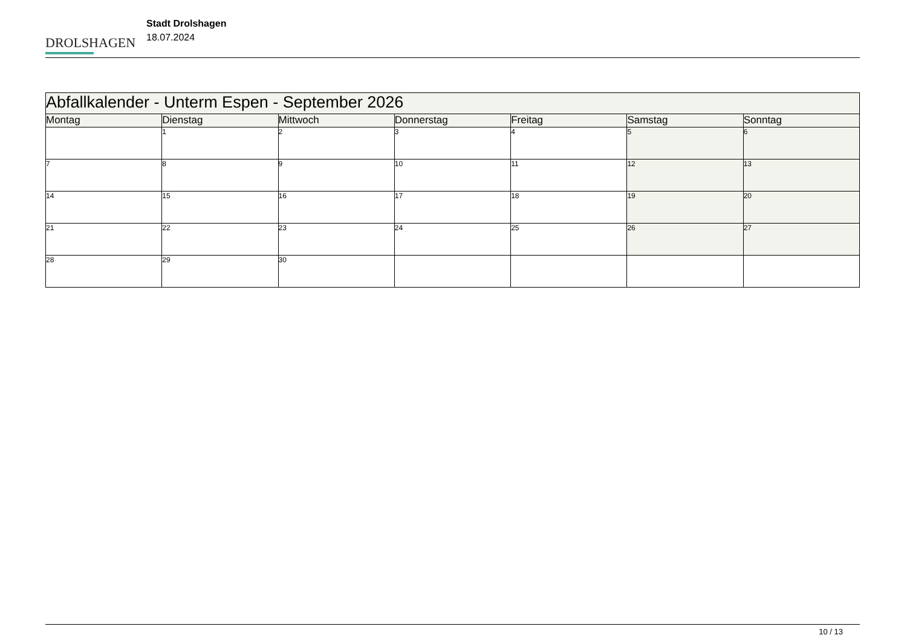DROLSHAGEN
Stadt Drolshagen
18.07.2024
| Abfallkalender - Unterm Espen - September 2026 | | | | | | |
| --- | --- | --- | --- | --- | --- | --- |
| Montag | Dienstag | Mittwoch | Donnerstag | Freitag | Samstag | Sonntag |
| | 1 | 2 | 3 | 4 | 5 | 6 |
| 7 | 8 | 9 | 10 | 11 | 12 | 13 |
| 14 | 15 | 16 | 17 | 18 | 19 | 20 |
| 21 | 22 | 23 | 24 | 25 | 26 | 27 |
| 28 | 29 | 30 | | | | |
10 / 13